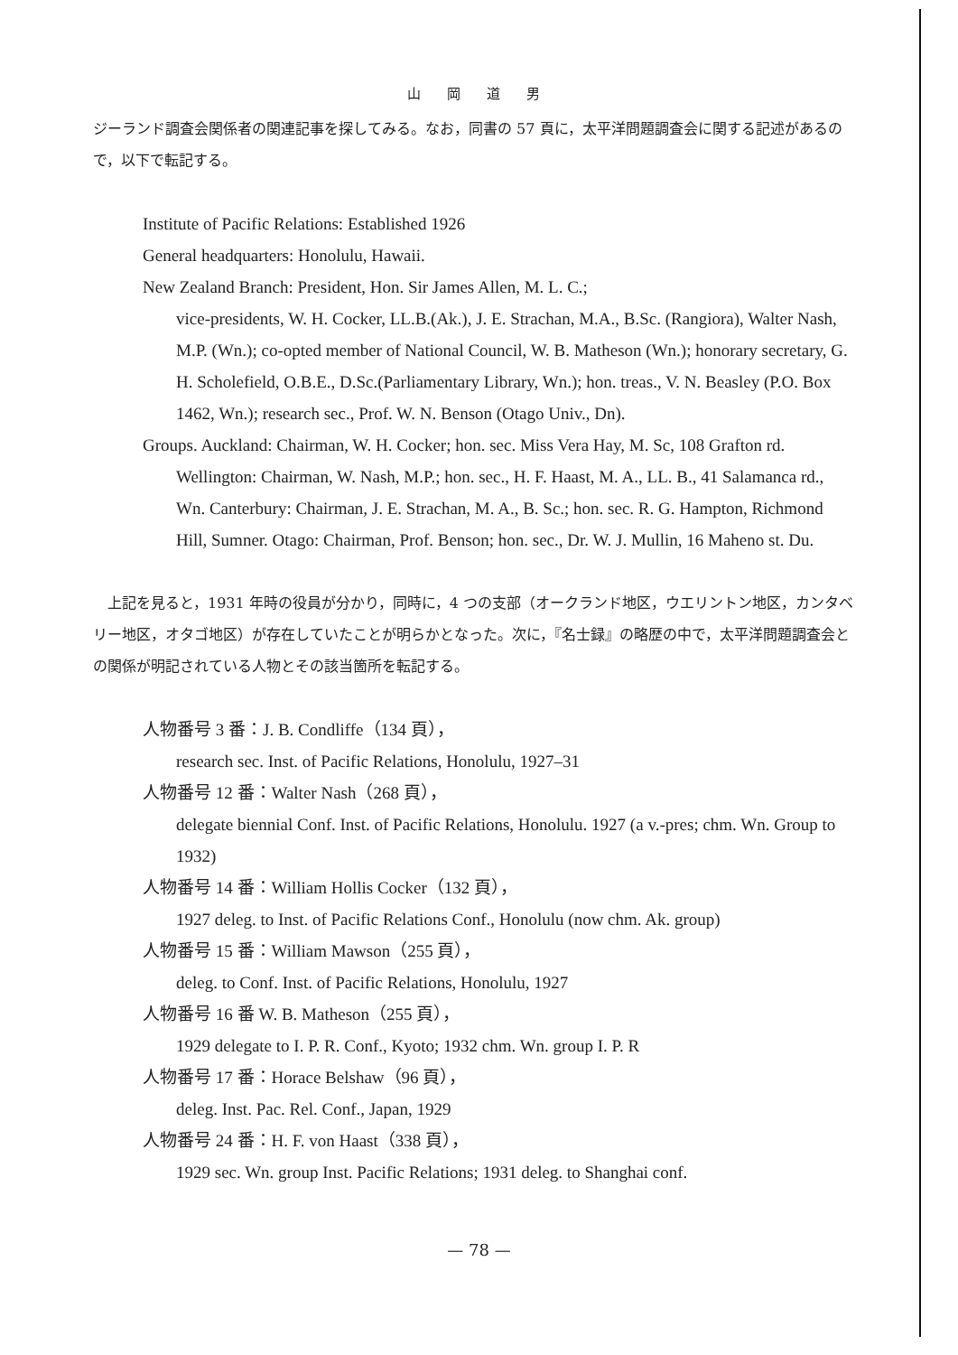山 岡 道 男
ジーランド調査会関係者の関連記事を探してみる。なお，同書の 57 頁に，太平洋問題調査会に関する記述があるので，以下で転記する。
Institute of Pacific Relations: Established 1926
General headquarters: Honolulu, Hawaii.
New Zealand Branch: President, Hon. Sir James Allen, M. L. C.;
vice-presidents, W. H. Cocker, LL.B.(Ak.), J. E. Strachan, M.A., B.Sc. (Rangiora), Walter Nash, M.P. (Wn.); co-opted member of National Council, W. B. Matheson (Wn.); honorary secretary, G. H. Scholefield, O.B.E., D.Sc.(Parliamentary Library, Wn.); hon. treas., V. N. Beasley (P.O. Box 1462, Wn.); research sec., Prof. W. N. Benson (Otago Univ., Dn).
Groups. Auckland: Chairman, W. H. Cocker; hon. sec. Miss Vera Hay, M. Sc, 108 Grafton rd.
Wellington: Chairman, W. Nash, M.P.; hon. sec., H. F. Haast, M. A., LL. B., 41 Salamanca rd., Wn. Canterbury: Chairman, J. E. Strachan, M. A., B. Sc.; hon. sec. R. G. Hampton, Richmond Hill, Sumner. Otago: Chairman, Prof. Benson; hon. sec., Dr. W. J. Mullin, 16 Maheno st. Du.
　上記を見ると，1931 年時の役員が分かり，同時に，4 つの支部（オークランド地区，ウエリントン地区，カンタベリー地区，オタゴ地区）が存在していたことが明らかとなった。次に，『名士録』の略歴の中で，太平洋問題調査会との関係が明記されている人物とその該当箇所を転記する。
人物番号 3 番：J. B. Condliffe（134 頁），
research sec. Inst. of Pacific Relations, Honolulu, 1927–31
人物番号 12 番：Walter Nash（268 頁），
delegate biennial Conf. Inst. of Pacific Relations, Honolulu. 1927 (a v.-pres; chm. Wn. Group to 1932)
人物番号 14 番：William Hollis Cocker（132 頁），
1927 deleg. to Inst. of Pacific Relations Conf., Honolulu (now chm. Ak. group)
人物番号 15 番：William Mawson（255 頁），
deleg. to Conf. Inst. of Pacific Relations, Honolulu, 1927
人物番号 16 番 W. B. Matheson（255 頁），
1929 delegate to I. P. R. Conf., Kyoto; 1932 chm. Wn. group I. P. R
人物番号 17 番：Horace Belshaw（96 頁），
deleg. Inst. Pac. Rel. Conf., Japan, 1929
人物番号 24 番：H. F. von Haast（338 頁），
1929 sec. Wn. group Inst. Pacific Relations; 1931 deleg. to Shanghai conf.
— 78 —